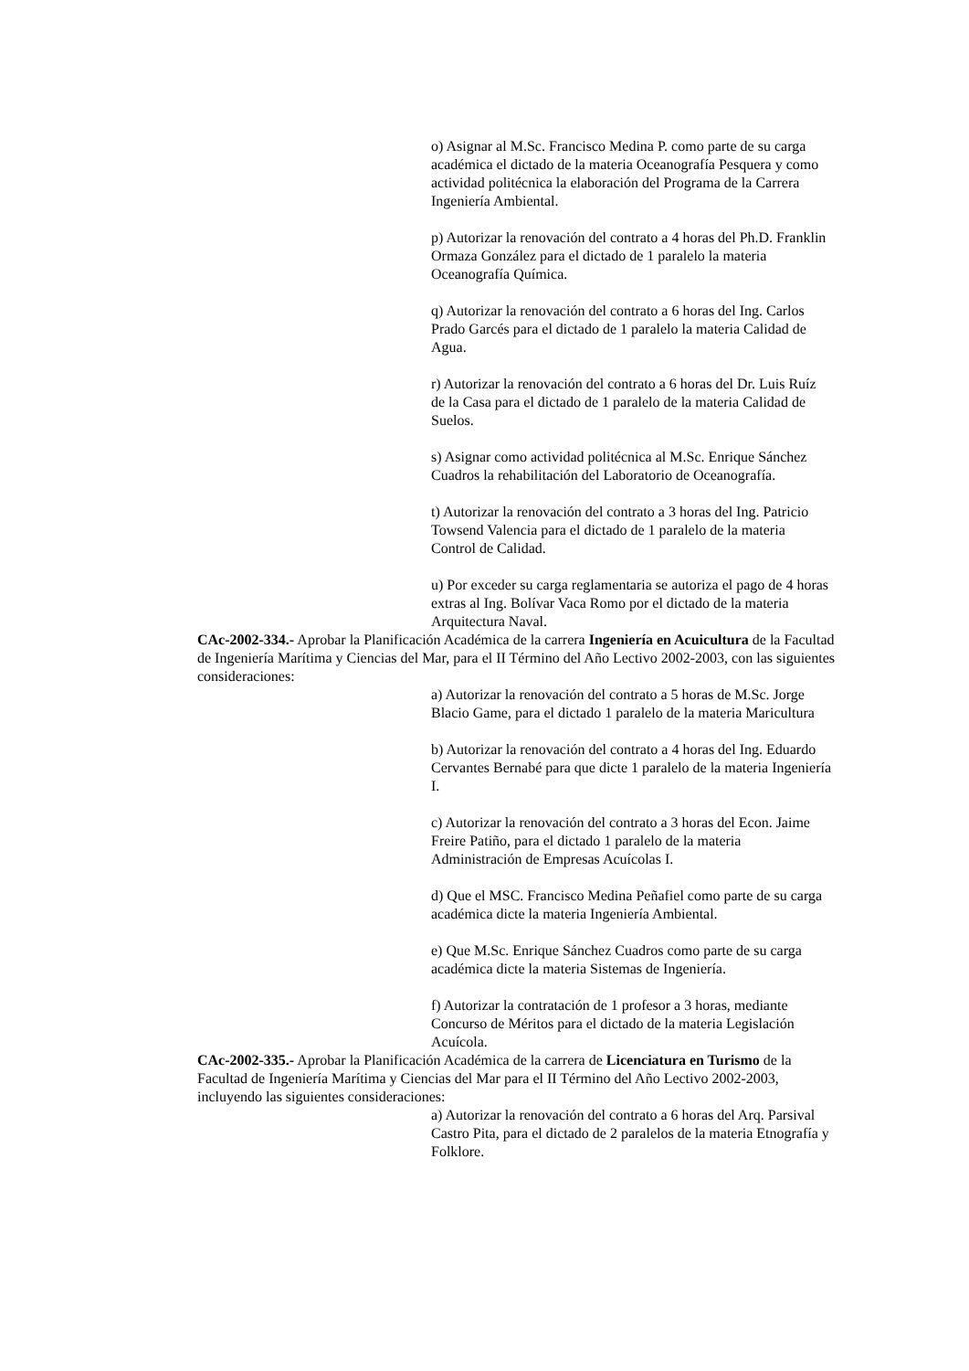o) Asignar al M.Sc. Francisco Medina P. como parte de su carga académica el dictado de la materia Oceanografía Pesquera y como actividad politécnica la elaboración del Programa de la Carrera Ingeniería Ambiental.
p) Autorizar la renovación del contrato a 4 horas del Ph.D. Franklin Ormaza González para el dictado de 1 paralelo la materia Oceanografía Química.
q) Autorizar la renovación del contrato a 6 horas del Ing. Carlos Prado Garcés para el dictado de 1 paralelo la materia Calidad de Agua.
r) Autorizar la renovación del contrato a 6 horas del Dr. Luis Ruíz de la Casa para el dictado de 1 paralelo de la materia Calidad de Suelos.
s) Asignar como actividad politécnica al M.Sc. Enrique Sánchez Cuadros la rehabilitación del Laboratorio de Oceanografía.
t) Autorizar la renovación del contrato a 3 horas del Ing. Patricio Towsend Valencia para el dictado de 1 paralelo de la materia Control de Calidad.
u) Por exceder su carga reglamentaria se autoriza el pago de 4 horas extras al Ing. Bolívar Vaca Romo por el dictado de la materia Arquitectura Naval.
CAc-2002-334.- Aprobar la Planificación Académica de la carrera Ingeniería en Acuicultura de la Facultad de Ingeniería Marítima y Ciencias del Mar, para el II Término del Año Lectivo 2002-2003, con las siguientes consideraciones:
a) Autorizar la renovación del contrato a 5 horas de M.Sc. Jorge Blacio Game, para el dictado 1 paralelo de la materia Maricultura
b) Autorizar la renovación del contrato a 4 horas del Ing. Eduardo Cervantes Bernabé para que dicte 1 paralelo de la materia Ingeniería I.
c) Autorizar la renovación del contrato a 3 horas del Econ. Jaime Freire Patiño, para el dictado 1 paralelo de la materia Administración de Empresas Acuícolas I.
d) Que el MSC. Francisco Medina Peñafiel como parte de su carga académica dicte la materia Ingeniería Ambiental.
e) Que M.Sc. Enrique Sánchez Cuadros como parte de su carga académica dicte la materia Sistemas de Ingeniería.
f) Autorizar la contratación de 1 profesor a 3 horas, mediante Concurso de Méritos para el dictado de la materia Legislación Acuícola.
CAc-2002-335.- Aprobar la Planificación Académica de la carrera de Licenciatura en Turismo de la Facultad de Ingeniería Marítima y Ciencias del Mar para el II Término del Año Lectivo 2002-2003, incluyendo las siguientes consideraciones:
a) Autorizar la renovación del contrato a 6 horas del Arq. Parsival Castro Pita, para el dictado de 2 paralelos de la materia Etnografía y Folklore.